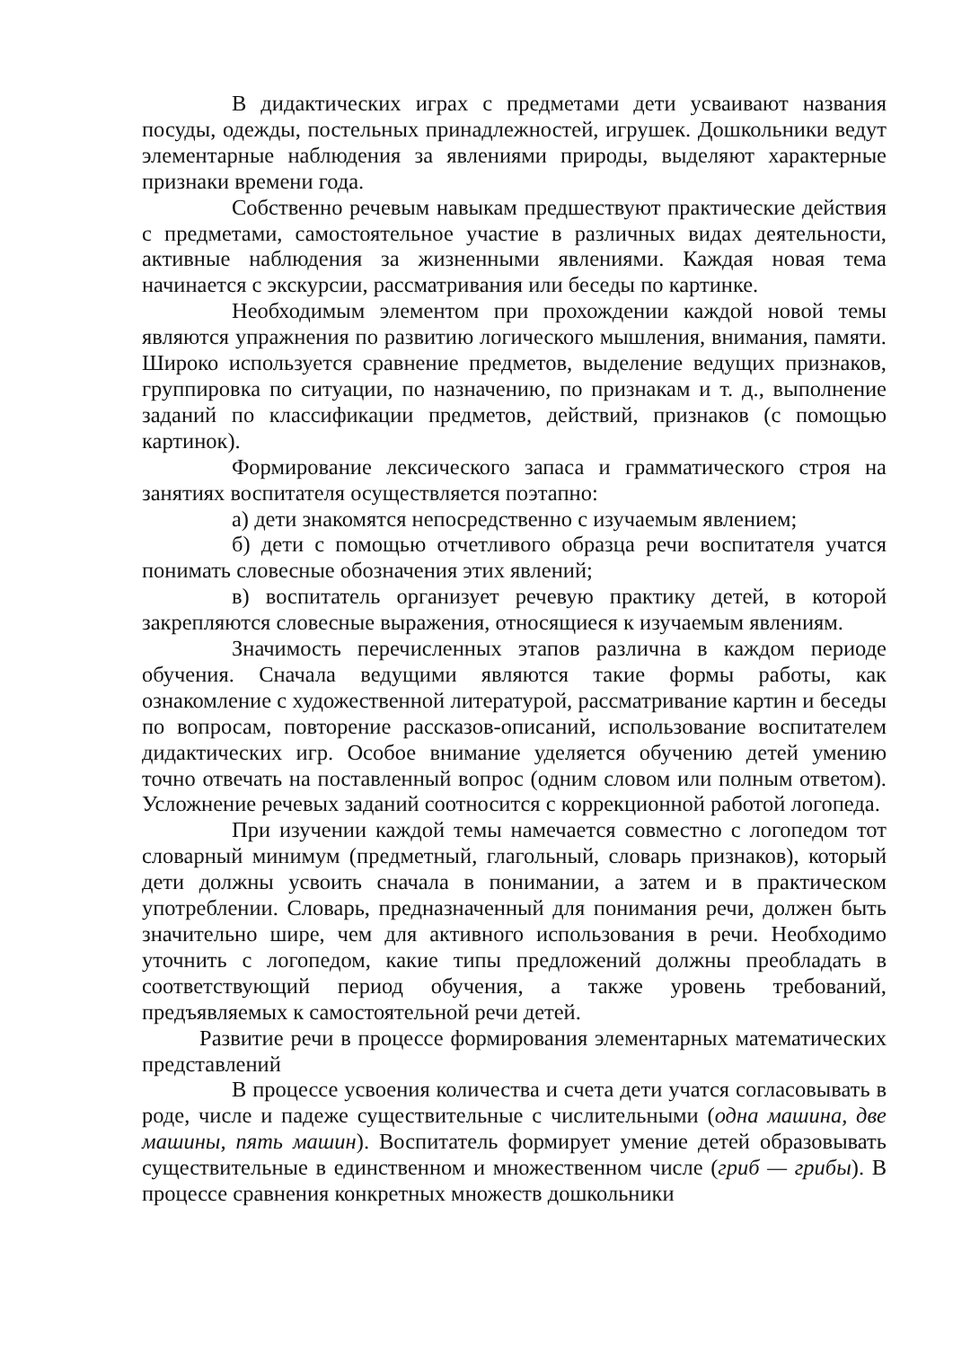В дидактических играх с предметами дети усваивают названия посуды, одежды, постельных принадлежностей, игрушек. Дошкольники ведут элементарные наблюдения за явлениями природы, выделяют характерные признаки времени года.
Собственно речевым навыкам предшествуют практические действия с предметами, самостоятельное участие в различных видах деятельности, активные наблюдения за жизненными явлениями. Каждая новая тема начинается с экскурсии, рассматривания или беседы по картинке.
Необходимым элементом при прохождении каждой новой темы являются упражнения по развитию логического мышления, внимания, памяти. Широко используется сравнение предметов, выделение ведущих признаков, группировка по ситуации, по назначению, по признакам и т. д., выполнение заданий по классификации предметов, действий, признаков (с помощью картинок).
Формирование лексического запаса и грамматического строя на занятиях воспитателя осуществляется поэтапно:
а) дети знакомятся непосредственно с изучаемым явлением;
б) дети с помощью отчетливого образца речи воспитателя учатся понимать словесные обозначения этих явлений;
в) воспитатель организует речевую практику детей, в которой закрепляются словесные выражения, относящиеся к изучаемым явлениям.
Значимость перечисленных этапов различна в каждом периоде обучения. Сначала ведущими являются такие формы работы, как ознакомление с художественной литературой, рассматривание картин и беседы по вопросам, повторение рассказов-описаний, использование воспитателем дидактических игр. Особое внимание уделяется обучению детей умению точно отвечать на поставленный вопрос (одним словом или полным ответом). Усложнение речевых заданий соотносится с коррекционной работой логопеда.
При изучении каждой темы намечается совместно с логопедом тот словарный минимум (предметный, глагольный, словарь признаков), который дети должны усвоить сначала в понимании, а затем и в практическом употреблении. Словарь, предназначенный для понимания речи, должен быть значительно шире, чем для активного использования в речи. Необходимо уточнить с логопедом, какие типы предложений должны преобладать в соответствующий период обучения, а также уровень требований, предъявляемых к самостоятельной речи детей.
Развитие речи в процессе формирования элементарных математических представлений
В процессе усвоения количества и счета дети учатся согласовывать в роде, числе и падеже существительные с числительными (одна машина, две машины, пять машин). Воспитатель формирует умение детей образовывать существительные в единственном и множественном числе (гриб — грибы). В процессе сравнения конкретных множеств дошкольники